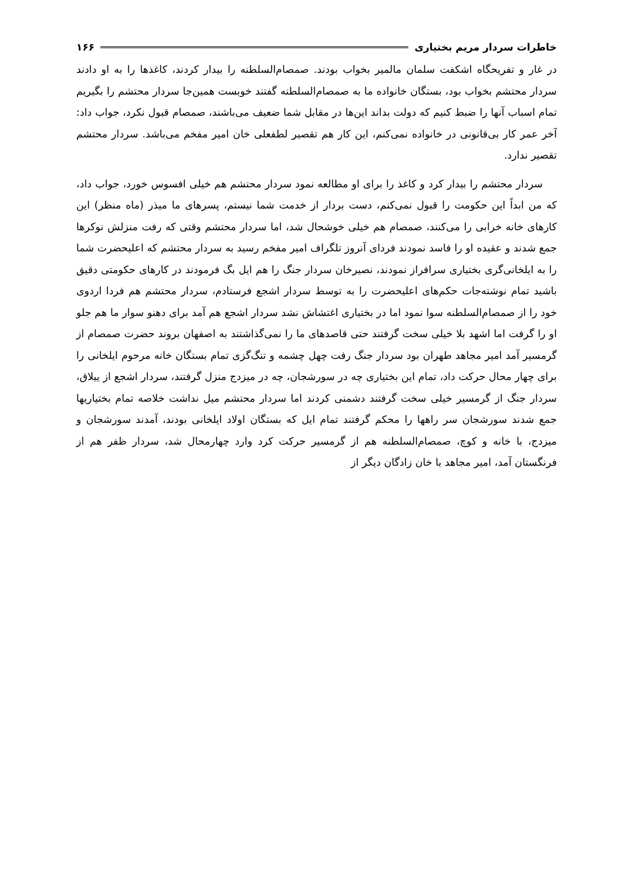خاطرات سردار مریم بختیاری ۱۶۶
در غار و تفریحگاه اشکفت سلمان مالمیر بخواب بودند. صمصام‌السلطنه را بیدار کردند، کاغذها را به او دادند سردار محتشم بخواب بود، بستگان خانواده ما به صمصام‌السلطنه گفتند خوبست همین‌جا سردار محتشم را بگیریم تمام اسباب آنها را ضبط کنیم که دولت بداند این‌ها در مقابل شما ضعیف می‌باشند، صمصام قبول نکرد، جواب داد: آخر عمر کار بی‌قانونی در خانواده نمی‌کنم، این کار هم تقصیر لطفعلی خان امیر مفخم می‌باشد. سردار محتشم تقصیر ندارد.
سردار محتشم را بیدار کرد و کاغذ را برای او مطالعه نمود سردار محتشم هم خیلی افسوس خورد، جواب داد، که من ابداً این حکومت را قبول نمی‌کنم، دست بردار از خدمت شما نیستم، پسرهای ما میذر (ماه منظر) این کارهای خانه خرابی را می‌کنند، صمصام هم خیلی خوشحال شد، اما سردار محتشم وقتی که رفت منزلش نوکرها جمع شدند و عقیده او را فاسد نمودند فردای آنروز تلگراف امیر مفخم رسید به سردار محتشم که اعلیحضرت شما را به ایلخانی‌گری بختیاری سرافراز نمودند، نصیرخان سردار جنگ را هم ایل بگ فرمودند در کارهای حکومتی دقیق باشید تمام نوشته‌جات حکم‌های اعلیحضرت را به توسط سردار اشجع فرستادم، سردار محتشم هم فردا اردوی خود را از صمصام‌السلطنه سوا نمود اما در بختیاری اغتشاش نشد سردار اشجع هم آمد برای دهنو سوار ما هم جلو او را گرفت اما اشهد بلا خیلی سخت گرفتند حتی قاصدهای ما را نمی‌گذاشتند به اصفهان بروند حضرت صمصام از گرمسیر آمد امیر مجاهد طهران بود سردار جنگ رفت چهل چشمه و تنگ‌گزی تمام بستگان خانه مرحوم ایلخانی را برای چهار محال حرکت داد، تمام این بختیاری چه در سورشجان، چه در میزدج منزل گرفتند، سردار اشجع از ییلاق، سردار جنگ از گرمسیر خیلی سخت گرفتند دشمنی کردند اما سردار محتشم میل نداشت خلاصه تمام بختیاریها جمع شدند سورشجان سر راهها را محکم گرفتند تمام ایل که بستگان اولاد ایلخانی بودند، آمدند سورشجان و میزدج، با خانه و کوچ، صمصام‌السلطنه هم از گرمسیر حرکت کرد وارد چهارمحال شد، سردار ظفر هم از فرنگستان آمد، امیر مجاهد با خان زادگان دیگر از